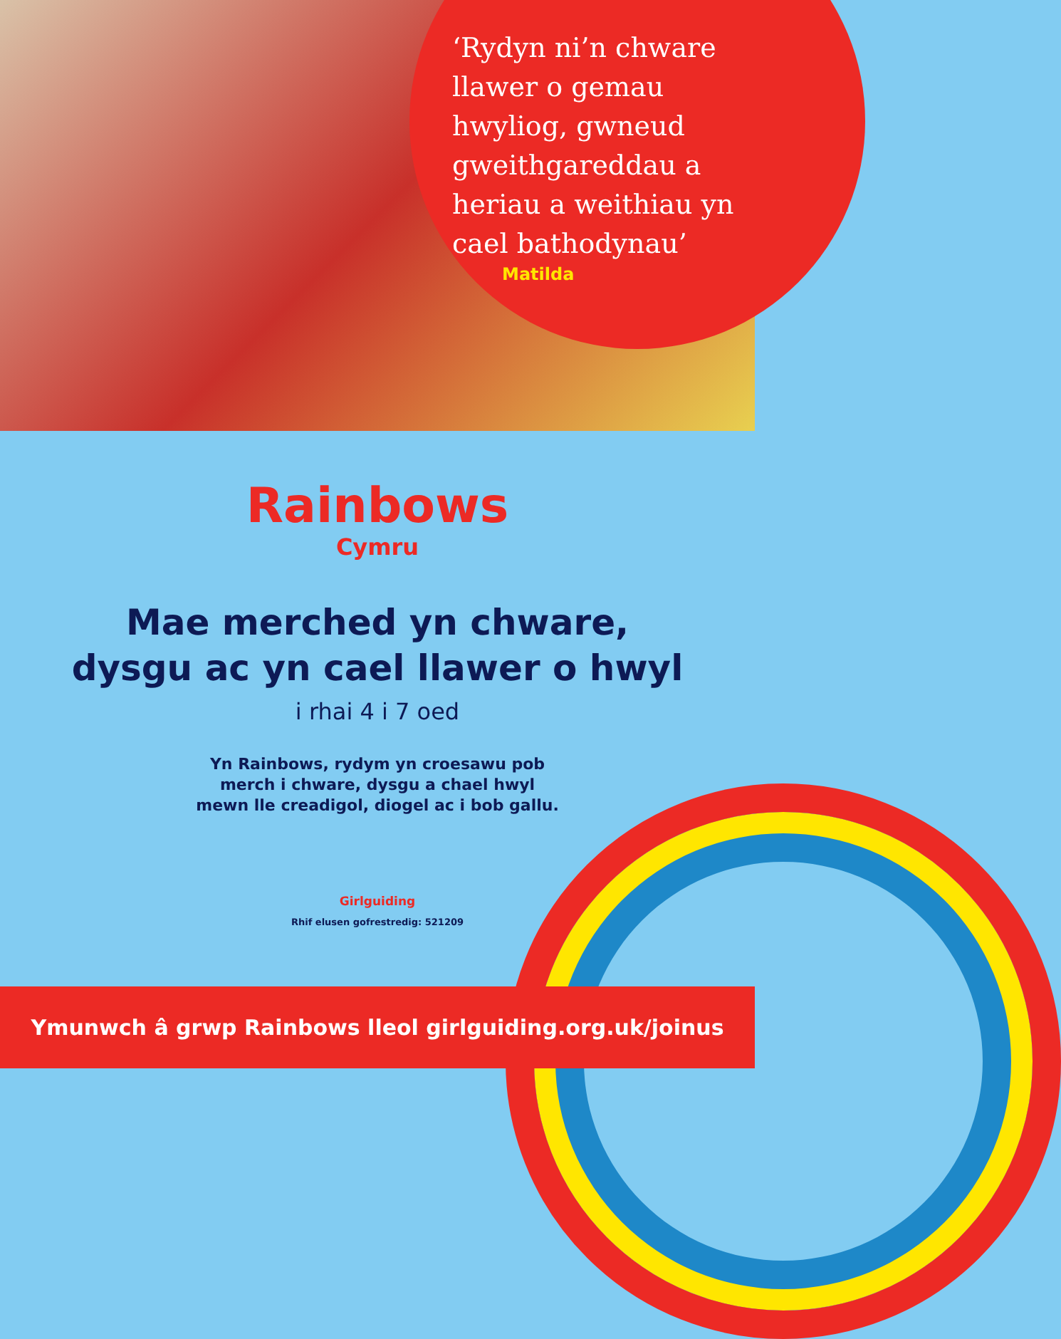‘Rydyn ni’n chware llawer o gemau hwyliog, gwneud gweithgareddau a heriau a weithiau yn cael bathodynau’
Matilda
Rainbows
Cymru
Mae merched yn chware,
dysgu ac yn cael llawer o hwyl
i rhai 4 i 7 oed
Yn Rainbows, rydym yn croesawu pob
merch i chware, dysgu a chael hwyl
mewn lle creadigol, diogel ac i bob gallu.
Girlguiding
Rhif elusen gofrestredig: 521209
Ymunwch â grwp Rainbows lleol girlguiding.org.uk/joinus